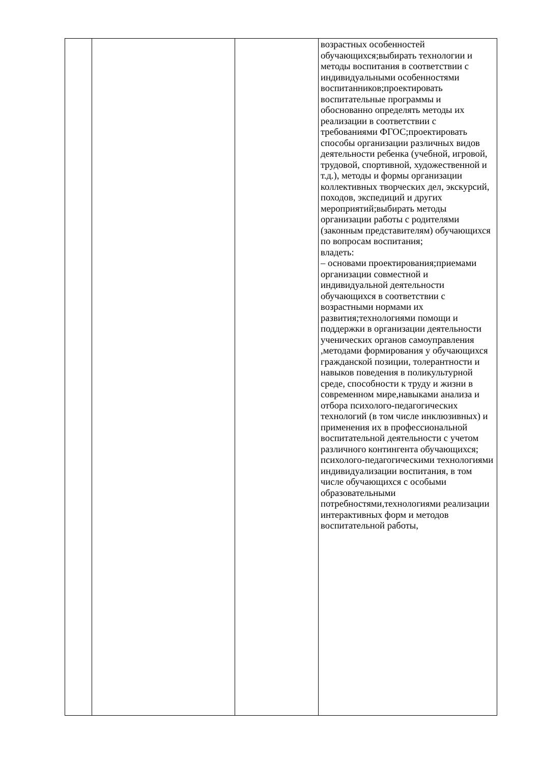| | | | возрастных особенностей обучающихся;выбирать технологии и методы воспитания в соответствии с индивидуальными особенностями воспитанников;проектировать воспитательные программы и обоснованно определять методы их реализации в соответствии с требованиями ФГОС;проектировать способы организации различных видов деятельности ребенка (учебной, игровой, трудовой, спортивной, художественной и т.д.), методы и формы организации коллективных творческих дел, экскурсий, походов, экспедиций и других мероприятий;выбирать методы организации работы с родителями (законным представителям) обучающихся по вопросам воспитания; владеть: – основами проектирования;приемами организации совместной и индивидуальной деятельности обучающихся в соответствии с возрастными нормами их развития;технологиями помощи и поддержки в организации деятельности ученических органов самоуправления ,методами формирования у обучающихся гражданской позиции, толерантности и навыков поведения в поликультурной среде, способности к труду и жизни в современном мире,навыками анализа и отбора психолого-педагогических технологий (в том числе инклюзивных) и применения их в профессиональной воспитательной деятельности с учетом различного контингента обучающихся; психолого-педагогическими технологиями индивидуализации воспитания, в том числе обучающихся с особыми образовательными потребностями,технологиями реализации интерактивных форм и методов воспитательной работы, |